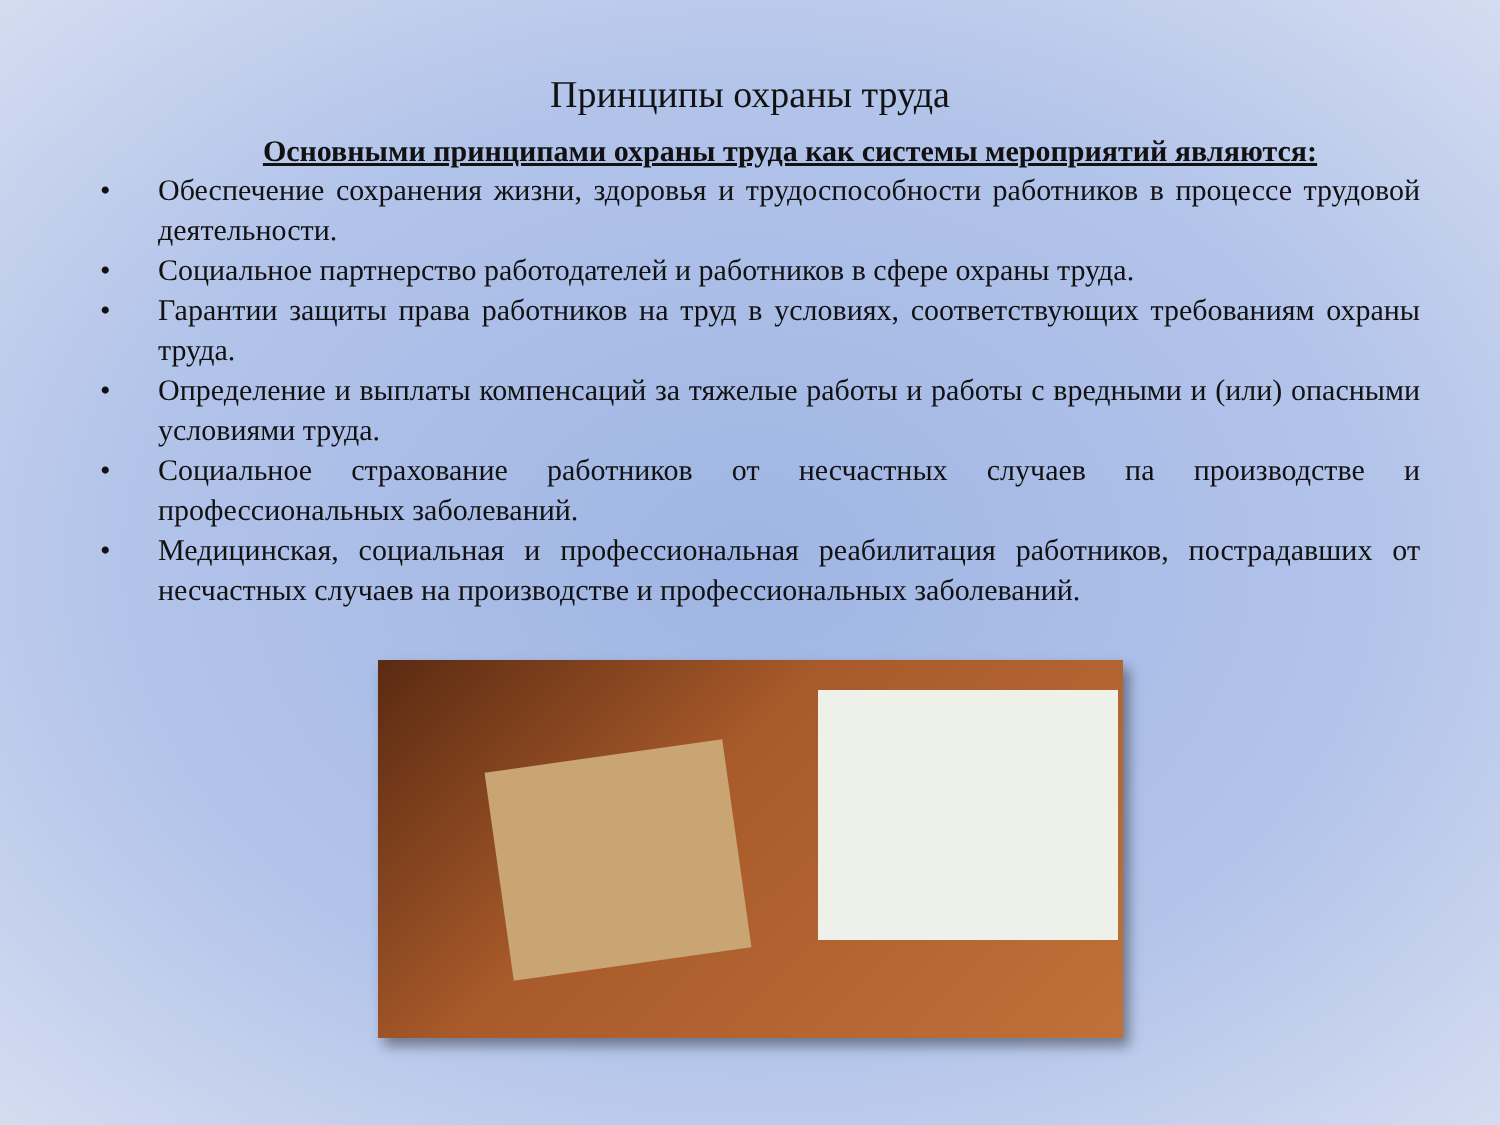Принципы охраны труда
Основными принципами охраны труда как системы мероприятий являются:
• Обеспечение сохранения жизни, здоровья и трудоспособности работников в процессе трудовой деятельности.
• Социальное партнерство работодателей и работников в сфере охраны труда.
• Гарантии защиты права работников на труд в условиях, соответствующих требованиям охраны труда.
• Определение и выплаты компенсаций за тяжелые работы и работы с вредными и (или) опасными условиями труда.
• Социальное страхование работников от несчастных случаев па производстве и профессиональных заболеваний.
• Медицинская, социальная и профессиональная реабилитация работников, пострадавших от несчастных случаев на производстве и профессиональных заболеваний.